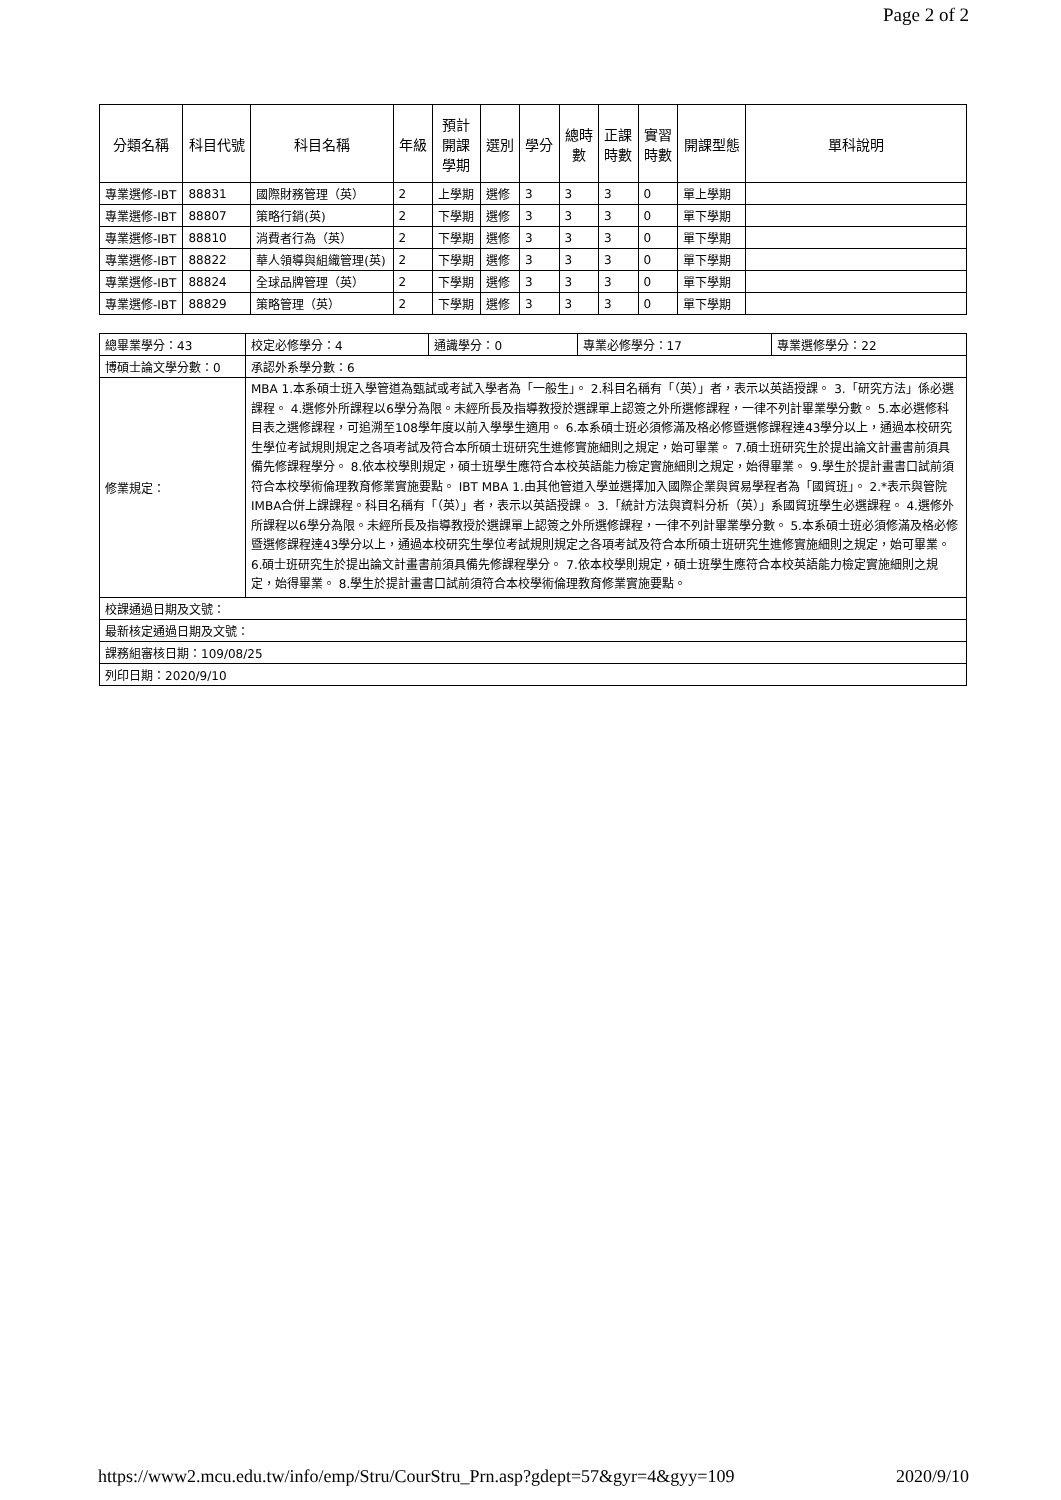Page 2 of 2
| 分類名稱 | 科目代號 | 科目名稱 | 年級 | 預計 開課 學期 | 選別 | 學分 | 總時 數 | 正課 時數 | 實習 時數 | 開課型態 | 單科說明 |
| --- | --- | --- | --- | --- | --- | --- | --- | --- | --- | --- | --- |
| 專業選修-IBT | 88831 | 國際財務管理（英） | 2 | 上學期 | 選修 | 3 | 3 | 3 | 0 | 單上學期 | |
| 專業選修-IBT | 88807 | 策略行銷(英) | 2 | 下學期 | 選修 | 3 | 3 | 3 | 0 | 單下學期 | |
| 專業選修-IBT | 88810 | 消費者行為（英） | 2 | 下學期 | 選修 | 3 | 3 | 3 | 0 | 單下學期 | |
| 專業選修-IBT | 88822 | 華人領導與組織管理(英) | 2 | 下學期 | 選修 | 3 | 3 | 3 | 0 | 單下學期 | |
| 專業選修-IBT | 88824 | 全球品牌管理（英） | 2 | 下學期 | 選修 | 3 | 3 | 3 | 0 | 單下學期 | |
| 專業選修-IBT | 88829 | 策略管理（英） | 2 | 下學期 | 選修 | 3 | 3 | 3 | 0 | 單下學期 | |
| 總畢業學分：43 | 校定必修學分：4 | 通識學分：0 | 專業必修學分：17 | 專業選修學分：22 |
| 博碩士論文學分數：0 | 承認外系學分數：6 | | | |
| 修業規定： | MBA 1.本系碩士班入學管道為甄試或考試入學者為「一般生」。 2.科目名稱有「（英）」者，表示以英語授課。 3.「研究方法」係必選課程。 4.選修外所課程以6學分為限。未經所長及指導教授於選課單上認簽之外所選修課程，一律不列計畢業學分數。 5.本必選修科目表之選修課程，可追溯至108學年度以前入學學生適用。 6.本系碩士班必須修滿及格必修暨選修課程達43學分以上，通過本校研究生學位考試規則規定之各項考試及符合本所碩士班研究生進修實施細則之規定，始可畢業。 7.碩士班研究生於提出論文計畫書前須具備先修課程學分。 8.依本校學則規定，碩士班學生應符合本校英語能力檢定實施細則之規定，始得畢業。 9.學生於提計畫書口試前須符合本校學術倫理教育修業實施要點。 IBT MBA 1.由其他管道入學並選擇加入國際企業與貿易學程者為「國貿班」。 2.*表示與管院IMBA合併上課課程。科目名稱有「（英）」者，表示以英語授課。 3.「統計方法與資料分析（英）」系國貿班學生必選課程。 4.選修外所課程以6學分為限。未經所長及指導教授於選課單上認簽之外所選修課程，一律不列計畢業學分數。 5.本系碩士班必須修滿及格必修暨選修課程達43學分以上，通過本校研究生學位考試規則規定之各項考試及符合本所碩士班研究生進修實施細則之規定，始可畢業。 6.碩士班研究生於提出論文計畫書前須具備先修課程學分。 7.依本校學則規定，碩士班學生應符合本校英語能力檢定實施細則之規定，始得畢業。 8.學生於提計畫書口試前須符合本校學術倫理教育修業實施要點。 | | | |
| 校課通過日期及文號： | | | | |
| 最新核定通過日期及文號： | | | | |
| 課務組審核日期：109/08/25 | | | | |
| 列印日期：2020/9/10 | | | | |
https://www2.mcu.edu.tw/info/emp/Stru/CourStru_Prn.asp?gdept=57&gyr=4&gyy=109 2020/9/10